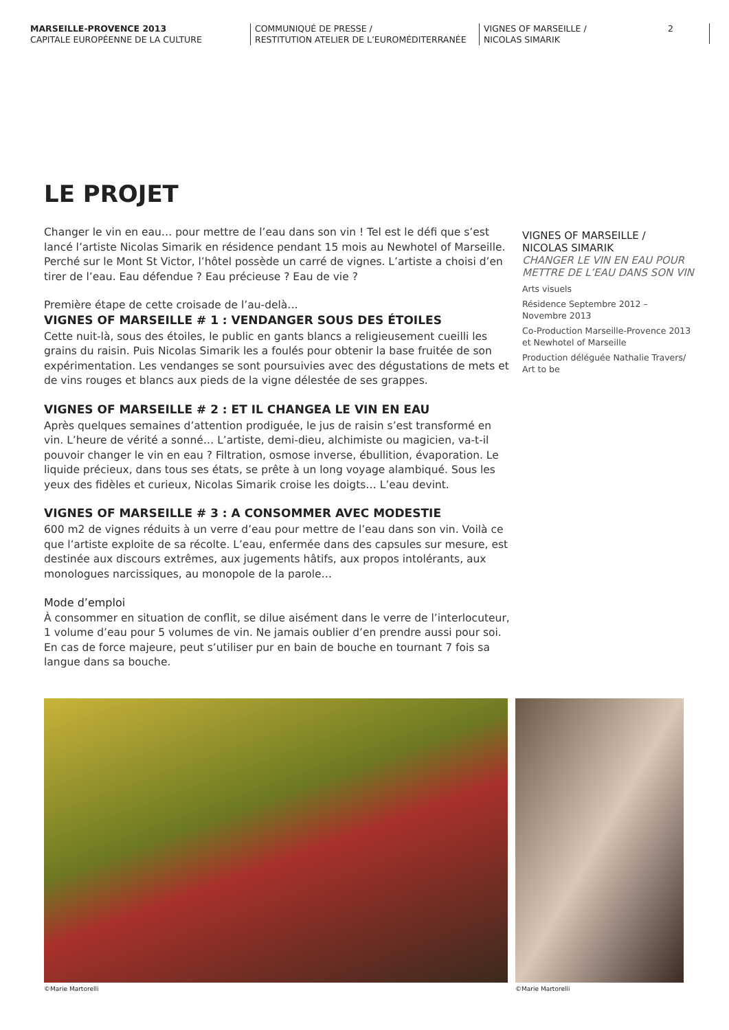MARSEILLE-PROVENCE 2013
CAPITALE EUROPÉENNE DE LA CULTURE
COMMUNIQUÉ DE PRESSE /
RESTITUTION ATELIER DE L’EUROMÉDITERRANÉE
VIGNES OF MARSEILLE /
NICOLAS SIMARIK
2
LE PROJET
Changer le vin en eau… pour mettre de l’eau dans son vin ! Tel est le défi que s’est lancé l’artiste Nicolas Simarik en résidence pendant 15 mois au Newhotel of Marseille. Perché sur le Mont St Victor, l’hôtel possède un carré de vignes. L’artiste a choisi d’en tirer de l’eau. Eau défendue ? Eau précieuse ? Eau de vie ?
Première étape de cette croisade de l’au-delà…
VIGNES OF MARSEILLE # 1 : VENDANGER SOUS DES ÉTOILES
Cette nuit-là, sous des étoiles, le public en gants blancs a religieusement cueilli les grains du raisin. Puis Nicolas Simarik les a foulés pour obtenir la base fruitée de son expérimentation. Les vendanges se sont poursuivies avec des dégustations de mets et de vins rouges et blancs aux pieds de la vigne délestée de ses grappes.
VIGNES OF MARSEILLE # 2 : ET IL CHANGEA LE VIN EN EAU
Après quelques semaines d’attention prodiguée, le jus de raisin s’est transformé en vin. L’heure de vérité a sonné… L’artiste, demi-dieu, alchimiste ou magicien, va-t-il pouvoir changer le vin en eau ? Filtration, osmose inverse, ébullition, évaporation. Le liquide précieux, dans tous ses états, se prête à un long voyage alambiqué. Sous les yeux des fidèles et curieux, Nicolas Simarik croise les doigts… L’eau devint.
VIGNES OF MARSEILLE # 3 : A CONSOMMER AVEC MODESTIE
600 m2 de vignes réduits à un verre d’eau pour mettre de l’eau dans son vin. Voilà ce que l’artiste exploite de sa récolte. L’eau, enfermée dans des capsules sur mesure, est destinée aux discours extrêmes, aux jugements hâtifs, aux propos intolérants, aux monologues narcissiques, au monopole de la parole…
Mode d’emploi
À consommer en situation de conflit, se dilue aisément dans le verre de l’interlocuteur, 1 volume d’eau pour 5 volumes de vin. Ne jamais oublier d’en prendre aussi pour soi. En cas de force majeure, peut s’utiliser pur en bain de bouche en tournant 7 fois sa langue dans sa bouche.
VIGNES OF MARSEILLE /
NICOLAS SIMARIK
CHANGER LE VIN EN EAU POUR METTRE DE L’EAU DANS SON VIN
Arts visuels
Résidence Septembre 2012 – Novembre 2013
Co-Production Marseille-Provence 2013 et Newhotel of Marseille
Production déléguée Nathalie Travers/ Art to be
©Marie Martorelli ©Marie Martorelli